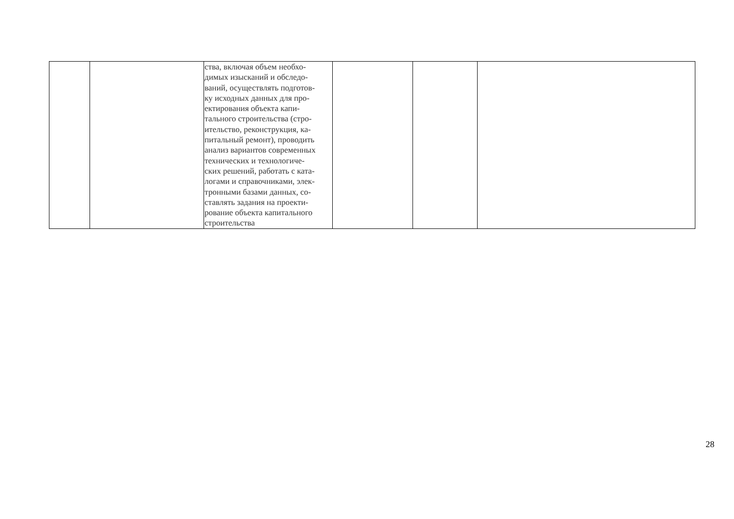| | | ства, включая объем необхо- димых изысканий и обследо- ваний, осуществлять подготов- ку исходных данных для про- ектирования объекта капи- тального строительства (стро- ительство, реконструкция, ка- питальный ремонт), проводить анализ вариантов современных технических и технологиче- ских решений, работать с ката- логами и справочниками, элек- тронными базами данных, со- ставлять задания на проекти- рование объекта капитального строительства | | | |
28